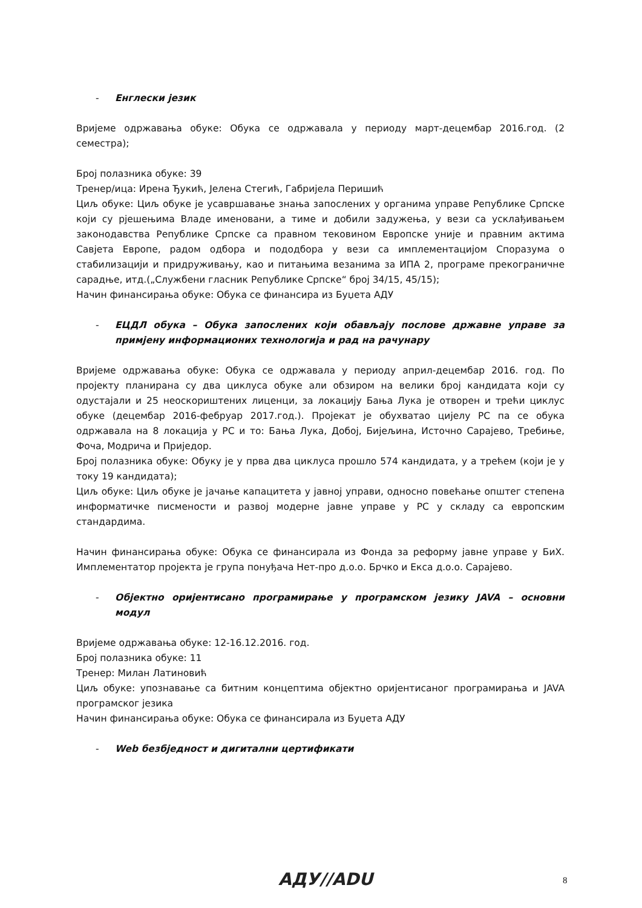- Енглески језик
Вријеме одржавања обуке: Обука се одржавала у периоду март-децембар 2016.год. (2 семестра);
Број полазника обуке: 39
Тренер/ица: Ирена Ђукић, Јелена Стегић, Габријела Перишић
Циљ обуке: Циљ обуке је усавршавање знања запослених у органима управе Републике Српске који су рјешењима Владе именовани, а тиме и добили задужења, у вези са усклађивањем законодавства Републике Српске са правном тековином Европске уније и правним актима Савјета Европе, радом одбора и пододбора у вези са имплементацијом Споразума о стабилизацији и придруживању, као и питањима везанима за ИПА 2, програме прекограничне сарадње, итд.(„Службени гласник Републике Српске“ број 34/15, 45/15);
Начин финансирања обуке: Обука се финансира из Буџета АДУ
- ЕЦДЛ обука – Обука запослених који обављају послове државне управе за примјену информационих технологија и рад на рачунару
Вријеме одржавања обуке: Обука се одржавала у периоду април-децембар 2016. год. По пројекту планирана су два циклуса обуке али обзиром на велики број кандидата који су одустајали и 25 неоскориштених лиценци, за локацију Бања Лука је отворен и трећи циклус обуке (децембар 2016-фебруар 2017.год.). Пројекат је обухватао цијелу РС па се обука одржавала на 8 локација у РС и то: Бања Лука, Добој, Бијељина, Источно Сарајево, Требиње, Фоча, Модрича и Приједор.
Број полазника обуке: Обуку је у прва два циклуса прошло 574 кандидата, у а трећем (који је у току 19 кандидата);
Циљ обуке: Циљ обуке је јачање капацитета у јавној управи, односно повећање општег степена информатичке писмености и развој модерне јавне управе у РС у складу са европским стандардима.
Начин финансирања обуке: Обука се финансирала из Фонда за реформу јавне управе у БиХ. Имплементатор пројекта је група понуђача Нет-про д.о.о. Брчко и Екса д.о.о. Сарајево.
- Објектно оријентисано програмирање у програмском језику JAVA – основни модул
Вријеме одржавања обуке: 12-16.12.2016. год.
Број полазника обуке: 11
Тренер: Милан Латиновић
Циљ обуке: упознавање са битним концептима објектно оријентисаног програмирања и JAVA програмског језика
Начин финансирања обуке: Обука се финансирала из Буџета АДУ
- Web безбједност и дигитални цертификати
АДУ//ADU 8